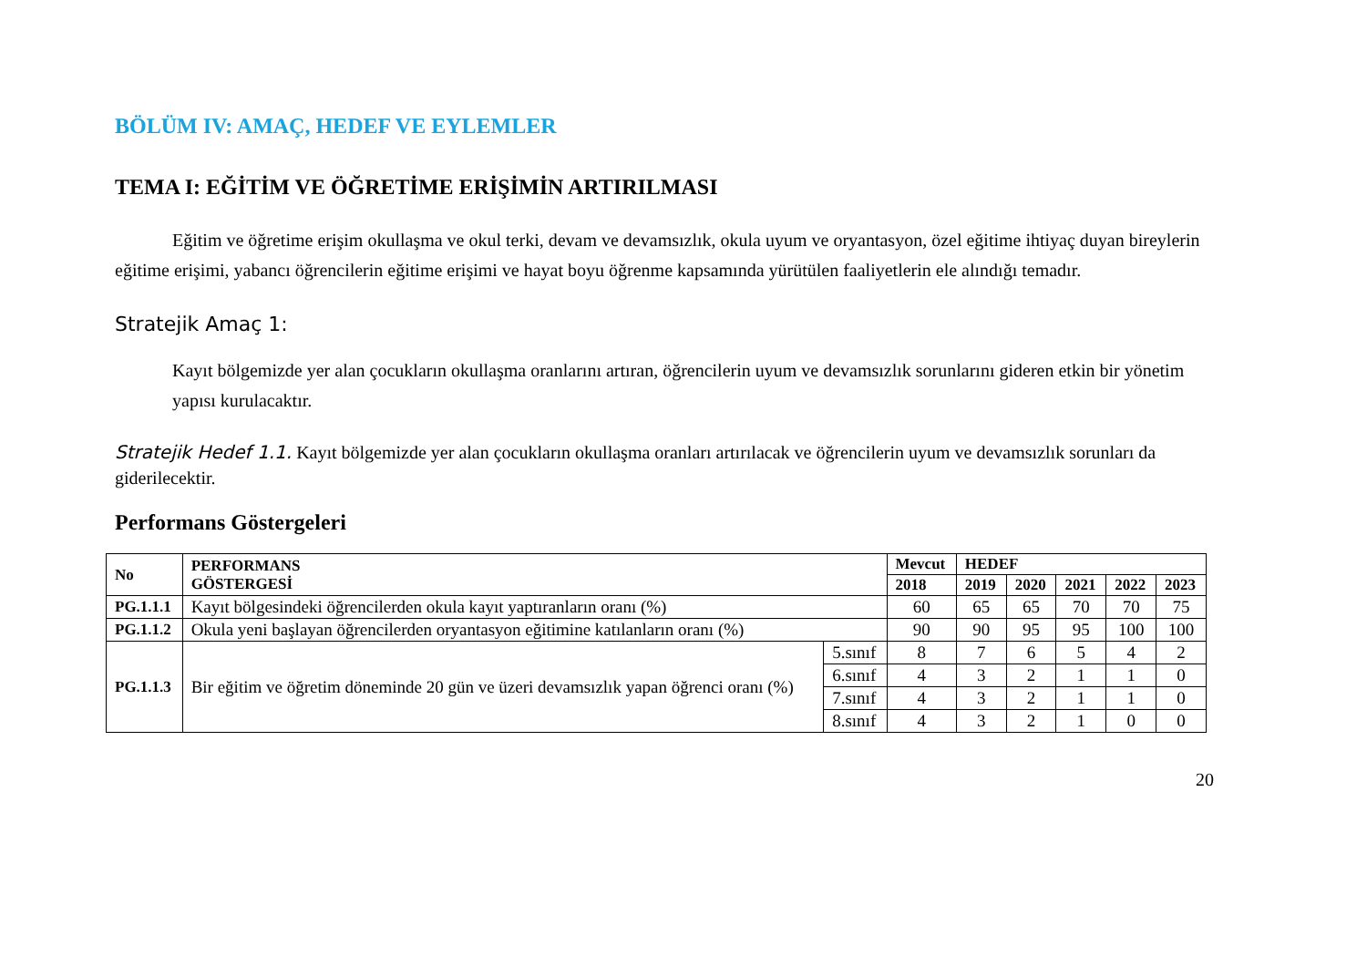BÖLÜM IV: AMAÇ, HEDEF VE EYLEMLER
TEMA I: EĞİTİM VE ÖĞRETİME ERİŞİMİN ARTIRILMASI
Eğitim ve öğretime erişim okullaşma ve okul terki, devam ve devamsızlık, okula uyum ve oryantasyon, özel eğitime ihtiyaç duyan bireylerin eğitime erişimi, yabancı öğrencilerin eğitime erişimi ve hayat boyu öğrenme kapsamında yürütülen faaliyetlerin ele alındığı temadır.
Stratejik Amaç 1:
Kayıt bölgemizde yer alan çocukların okullaşma oranlarını artıran, öğrencilerin uyum ve devamsızlık sorunlarını gideren etkin bir yönetim yapısı kurulacaktır.
Stratejik Hedef 1.1. Kayıt bölgemizde yer alan çocukların okullaşma oranları artırılacak ve öğrencilerin uyum ve devamsızlık sorunları da giderilecektir.
Performans Göstergeleri
| No | PERFORMANS GÖSTERGESİ | | Mevcut | HEDEF | | | | |
| --- | --- | --- | --- | --- | --- | --- | --- | --- |
| | | | 2018 | 2019 | 2020 | 2021 | 2022 | 2023 |
| PG.1.1.1 | Kayıt bölgesindeki öğrencilerden okula kayıt yaptıranların oranı (%) | | 60 | 65 | 65 | 70 | 70 | 75 |
| PG.1.1.2 | Okula yeni başlayan öğrencilerden oryantasyon eğitimine katılanların oranı (%) | | 90 | 90 | 95 | 95 | 100 | 100 |
| PG.1.1.3 | Bir eğitim ve öğretim döneminde 20 gün ve üzeri devamsızlık yapan öğrenci oranı (%) | 5.sınıf | 8 | 7 | 6 | 5 | 4 | 2 |
| | | 6.sınıf | 4 | 3 | 2 | 1 | 1 | 0 |
| | | 7.sınıf | 4 | 3 | 2 | 1 | 1 | 0 |
| | | 8.sınıf | 4 | 3 | 2 | 1 | 0 | 0 |
20